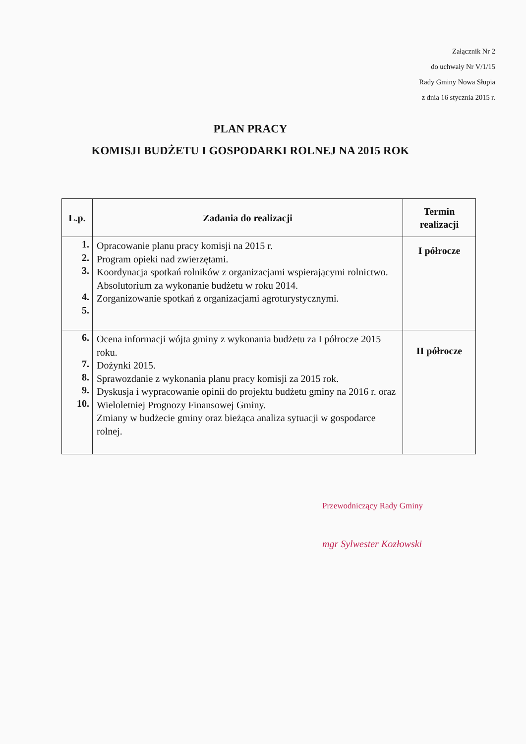Załącznik Nr 2
do uchwały Nr V/1/15
Rady Gminy Nowa Słupia
z dnia 16 stycznia 2015 r.
PLAN PRACY
KOMISJI BUDŻETU I GOSPODARKI ROLNEJ NA 2015 ROK
| L.p. | Zadania do realizacji | Termin realizacji |
| --- | --- | --- |
| 1. 2. 3. 4. 5. | Opracowanie planu pracy komisji na 2015 r. Program opieki nad zwierzętami. Koordynacja spotkań rolników z organizacjami wspierającymi rolnictwo. Absolutorium za wykonanie budżetu w roku 2014. Zorganizowanie spotkań z organizacjami agroturystycznymi. | I półrocze |
| 6. 7. 8. 9. 10. | Ocena informacji wójta gminy z wykonania budżetu za I półrocze 2015 roku. Dożynki 2015. Sprawozdanie z wykonania planu pracy komisji za 2015 rok. Dyskusja i wypracowanie opinii do projektu budżetu gminy na 2016 r. oraz Wieloletniej Prognozy Finansowej Gminy. Zmiany w budżecie gminy oraz bieżąca analiza sytuacji w gospodarce rolnej. | II półrocze |
Przewodniczący Rady Gminy
mgr Sylwester Kozłowski